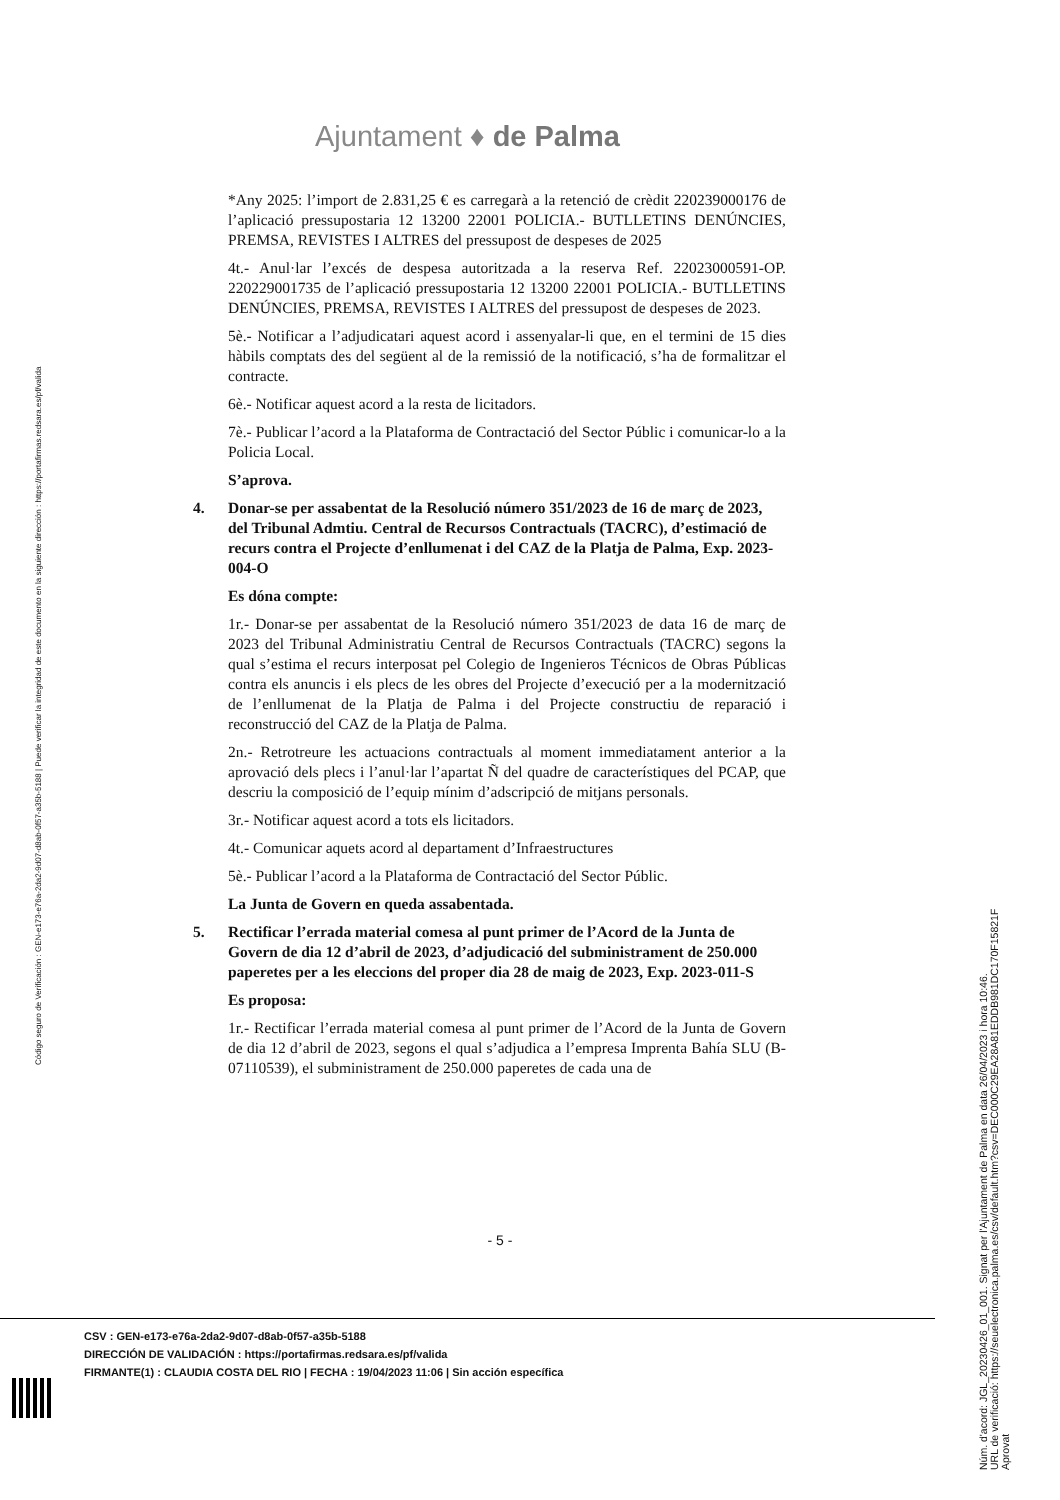Ajuntament ♦ de Palma
*Any 2025: l’import de 2.831,25 € es carregarà a la retenció de crèdit 220239000176 de l’aplicació pressupostaria 12 13200 22001 POLICIA.- BUTLLETINS DENÚNCIES, PREMSA, REVISTES I ALTRES del pressupost de despeses de 2025
4t.- Anul·lar l’excés de despesa autoritzada a la reserva Ref. 22023000591-OP. 220229001735 de l’aplicació pressupostaria 12 13200 22001 POLICIA.- BUTLLETINS DENÚNCIES, PREMSA, REVISTES I ALTRES del pressupost de despeses de 2023.
5è.- Notificar a l’adjudicatari aquest acord i assenyalar-li que, en el termini de 15 dies hàbils comptats des del següent al de la remissió de la notificació, s’ha de formalitzar el contracte.
6è.- Notificar aquest acord a la resta de licitadors.
7è.- Publicar l’acord a la Plataforma de Contractació del Sector Públic i comunicar-lo a la Policia Local.
S’aprova.
4. Donar-se per assabentat de la Resolució número 351/2023 de 16 de març de 2023, del Tribunal Admtiu. Central de Recursos Contractuals (TACRC), d’estimació de recurs contra el Projecte d’enllumenat i del CAZ de la Platja de Palma, Exp. 2023-004-O
Es dóna compte:
1r.- Donar-se per assabentat de la Resolució número 351/2023 de data 16 de març de 2023 del Tribunal Administratiu Central de Recursos Contractuals (TACRC) segons la qual s’estima el recurs interposat pel Colegio de Ingenieros Técnicos de Obras Públicas contra els anuncis i els plecs de les obres del Projecte d’execució per a la modernització de l’enllumenat de la Platja de Palma i del Projecte constructiu de reparació i reconstrucció del CAZ de la Platja de Palma.
2n.- Retrotreure les actuacions contractuals al moment immediatament anterior a la aprovació dels plecs i l’anul·lar l’apartat Ñ del quadre de característiques del PCAP, que descriu la composició de l’equip mínim d’adscripció de mitjans personals.
3r.- Notificar aquest acord a tots els licitadors.
4t.- Comunicar aquets acord al departament d’Infraestructures
5è.- Publicar l’acord a la Plataforma de Contractació del Sector Públic.
La Junta de Govern en queda assabentada.
5. Rectificar l’errada material comesa al punt primer de l’Acord de la Junta de Govern de dia 12 d’abril de 2023, d’adjudicació del subministrament de 250.000 paperetes per a les eleccions del proper dia 28 de maig de 2023, Exp. 2023-011-S
Es proposa:
1r.- Rectificar l’errada material comesa al punt primer de l’Acord de la Junta de Govern de dia 12 d’abril de 2023, segons el qual s’adjudica a l’empresa Imprenta Bahía SLU (B-07110539), el subministrament de 250.000 paperetes de cada una de
- 5 -
CSV : GEN-e173-e76a-2da2-9d07-d8ab-0f57-a35b-5188
DIRECCIÓN DE VALIDACIÓN : https://portafirmas.redsara.es/pf/valida
FIRMANTE(1) : CLAUDIA COSTA DEL RIO | FECHA : 19/04/2023 11:06 | Sin acción específica
Código seguro de Verificación : GEN-e173-e76a-2da2-9d07-d8ab-0f57-a35b-5188 | Puede verificar la integridad de este documento en la siguiente dirección : https://portafirmas.redsara.es/pf/valida
Núm. d'acord: JGL_20230426_01_001. Signat per l'Ajuntament de Palma en data 26/04/2023 i hora 10:46.
URL de verificació: https://seuelectronica.palma.es/csv/default.htm?csv=DEC000C29EA28A81EDDB981DC170F15821F
Aprovat